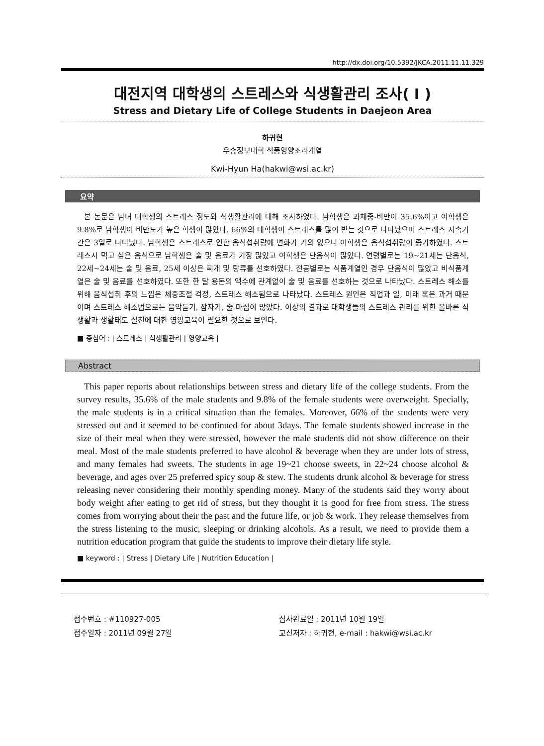http://dx.doi.org/10.5392/JKCA.2011.11.11.329
대전지역 대학생의 스트레스와 식생활관리 조사( I )
Stress and Dietary Life of College Students in Daejeon Area
하귀현
우송정보대학 식품영양조리계열
Kwi-Hyun Ha(hakwi@wsi.ac.kr)
요약
본 논문은 남녀 대학생의 스트레스 정도와 식생활관리에 대해 조사하였다. 남학생은 과체중-비만이 35.6%이고 여학생은 9.8%로 남학생이 비만도가 높은 학생이 많았다. 66%의 대학생이 스트레스를 많이 받는 것으로 나타났으며 스트레스 지속기간은 3일로 나타났다. 남학생은 스트레스로 인한 음식섭취량에 변화가 거의 없으나 여학생은 음식섭취량이 증가하였다. 스트레스시 먹고 싶은 음식으로 남학생은 술 및 음료가 가장 많았고 여학생은 단음식이 많았다. 연령별로는 19~21세는 단음식, 22세~24세는 술 및 음료, 25세 이상은 찌개 및 탕류를 선호하였다. 전공별로는 식품계열인 경우 단음식이 많았고 비식품계열은 술 및 음료를 선호하였다. 또한 한 달 용돈의 액수에 관계없이 술 및 음료를 선호하는 것으로 나타났다. 스트레스 해소를 위해 음식섭취 후의 느낌은 체중조절 걱정, 스트레스 해소됨으로 나타났다. 스트레스 원인은 직업과 일, 미래 혹은 과거 때문이며 스트레스 해소법으로는 음악듣기, 잠자기, 술 마심이 많았다. 이상의 결과로 대학생들의 스트레스 관리를 위한 올바른 식생활과 생활태도 실천에 대한 영양교육이 필요한 것으로 보인다.
■ 중심어 : | 스트레스 | 식생활관리 | 영양교육 |
Abstract
This paper reports about relationships between stress and dietary life of the college students. From the survey results, 35.6% of the male students and 9.8% of the female students were overweight. Specially, the male students is in a critical situation than the females. Moreover, 66% of the students were very stressed out and it seemed to be continued for about 3days. The female students showed increase in the size of their meal when they were stressed, however the male students did not show difference on their meal. Most of the male students preferred to have alcohol & beverage when they are under lots of stress, and many females had sweets. The students in age 19~21 choose sweets, in 22~24 choose alcohol & beverage, and ages over 25 preferred spicy soup & stew. The students drunk alcohol & beverage for stress releasing never considering their monthly spending money. Many of the students said they worry about body weight after eating to get rid of stress, but they thought it is good for free from stress. The stress comes from worrying about their the past and the future life, or job & work. They release themselves from the stress listening to the music, sleeping or drinking alcohols. As a result, we need to provide them a nutrition education program that guide the students to improve their dietary life style.
■ keyword : | Stress | Dietary Life | Nutrition Education |
접수번호 : #110927-005
접수일자 : 2011년 09월 27일
심사완료일 : 2011년 10월 19일
교신저자 : 하귀현, e-mail : hakwi@wsi.ac.kr